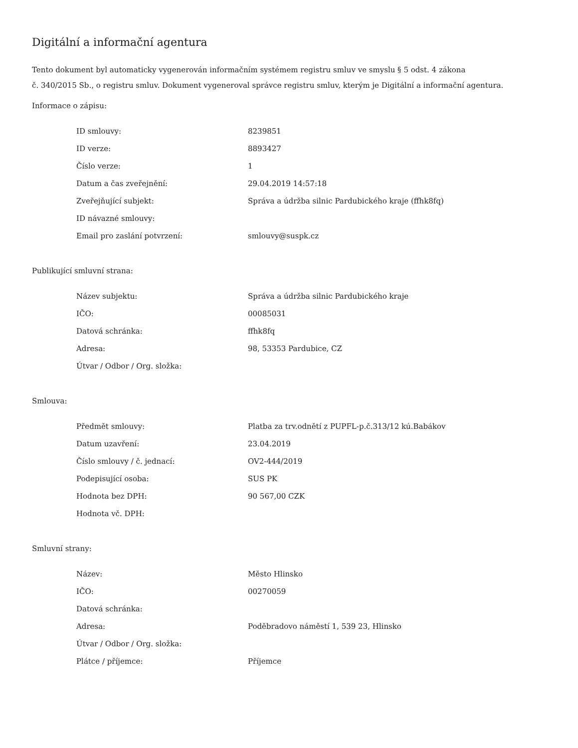Digitální a informační agentura
Tento dokument byl automaticky vygenerován informačním systémem registru smluv ve smyslu § 5 odst. 4 zákona
č. 340/2015 Sb., o registru smluv. Dokument vygeneroval správce registru smluv, kterým je Digitální a informační agentura.
Informace o zápisu:
| ID smlouvy: | 8239851 |
| ID verze: | 8893427 |
| Číslo verze: | 1 |
| Datum a čas zveřejnění: | 29.04.2019 14:57:18 |
| Zveřejňující subjekt: | Správa a údržba silnic Pardubického kraje (ffhk8fq) |
| ID návazné smlouvy: | |
| Email pro zaslání potvrzení: | smlouvy@suspk.cz |
Publikující smluvní strana:
| Název subjektu: | Správa a údržba silnic Pardubického kraje |
| IČO: | 00085031 |
| Datová schránka: | ffhk8fq |
| Adresa: | 98, 53353 Pardubice, CZ |
| Útvar / Odbor / Org. složka: | |
Smlouva:
| Předmět smlouvy: | Platba za trv.odnětí z PUPFL-p.č.313/12 kú.Babákov |
| Datum uzavření: | 23.04.2019 |
| Číslo smlouvy / č. jednací: | OV2-444/2019 |
| Podepisující osoba: | SUS PK |
| Hodnota bez DPH: | 90 567,00 CZK |
| Hodnota vč. DPH: | |
Smluvní strany:
| Název: | Město Hlinsko |
| IČO: | 00270059 |
| Datová schránka: | |
| Adresa: | Poděbradovo náměstí 1, 539 23, Hlinsko |
| Útvar / Odbor / Org. složka: | |
| Plátce / příjemce: | Příjemce |